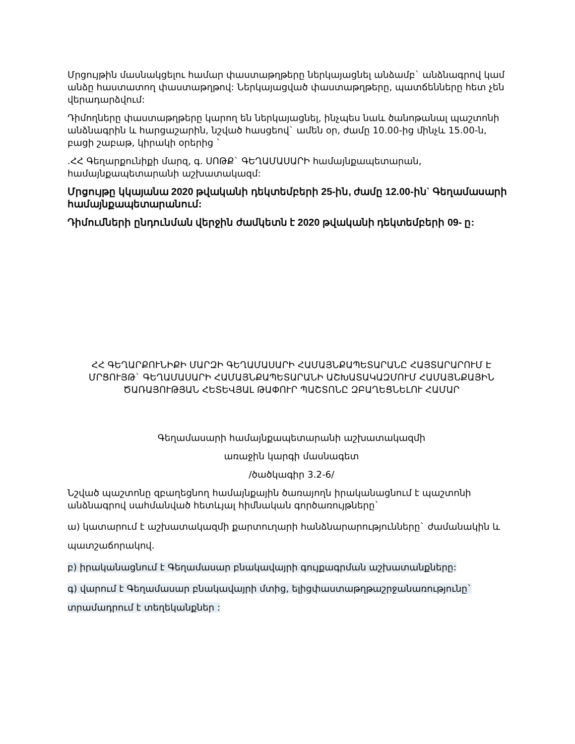Մրցույթին մասնակցելու համար փաստաթղթերը ներկայացնել անձամբ` անձնագրով կամ անձը հաստատող փաստաթղթով: Ներկայացված փաստաթղթերը, պատճենները հետ չեն վերադարձվում:
Դիմողները փաստաթղթերը կարող են ներկայացնել, ինչպես նաև ծանոթանալ պաշտոնի անձնագրին և հարցաշարին, նշված հասցեով` ամեն օր, ժամը 10.00-ից մինչև 15.00-ն, բացի շաբաթ, կիրակի օրերից `
.ՀՀ Գեղարքունիքի մարզ, գ. ՍՈԹՔ` ԳԵՂԱՄԱՍԱՐԻ համայնքապետարան, համայնքապետարանի աշխատակազմ:
Մրցույթը կկայանա 2020 թվականի դեկտեմբերի 25-ին, ժամը 12.00-ին` Գեղամասարի համայնքապետարանում:
Դիմումների ընդունման վերջին ժամկետն է 2020 թվականի դեկտեմբերի 09- ը:
ՀՀ ԳԵՂԱՐՔՈՒՆԻՔԻ ՄԱՐԶԻ ԳԵՂԱՄԱՍԱՐԻ ՀԱՄԱՅՆՔԱՊԵՏԱՐԱՆԸ ՀԱՅՏԱՐԱՐՈՒՄ Է ՄՐՑՈՒՅԹ` ԳԵՂԱՄԱՍԱՐԻ ՀԱՄԱՅՆՔԱՊԵՏԱՐԱՆԻ ԱՇԽԱՏԱԿԱԶՄՈՒՄ ՀԱՄԱՅՆՔԱՅԻՆ ԾԱՌԱՅՈՒԹՅԱՆ ՀԵՏԵՎՅԱԼ ԹԱՓՈՒՐ ՊԱՇՏՈՆԸ ԶԲԱՂԵՑՆԵԼՈՒ ՀԱՄԱՐ
Գեղամասարի համայնքապետարանի աշխատակազմի
առաջին կարգի մասնագետ
/ծածկագիր 3.2-6/
Նշված պաշտոնը զբաղեցնող համայնքային ծառայողն իրականացնում է պաշտոնի անձնագրով սահմանված հետևյալ հիմնական գործառույթները`
ա) կատարում է աշխատակազմի քարտուղարի հանձնարարությունները` ժամանակին և պատշաճորակով.
բ) իրականացնում է Գեղամասար բնակավայրի գույքագրման աշխատանքները:
գ) վարում է Գեղամասար բնակավայրի մտից, ելիցփաստաթղթաշրջանառությունը` տրամադրում է տեղեկանքներ :